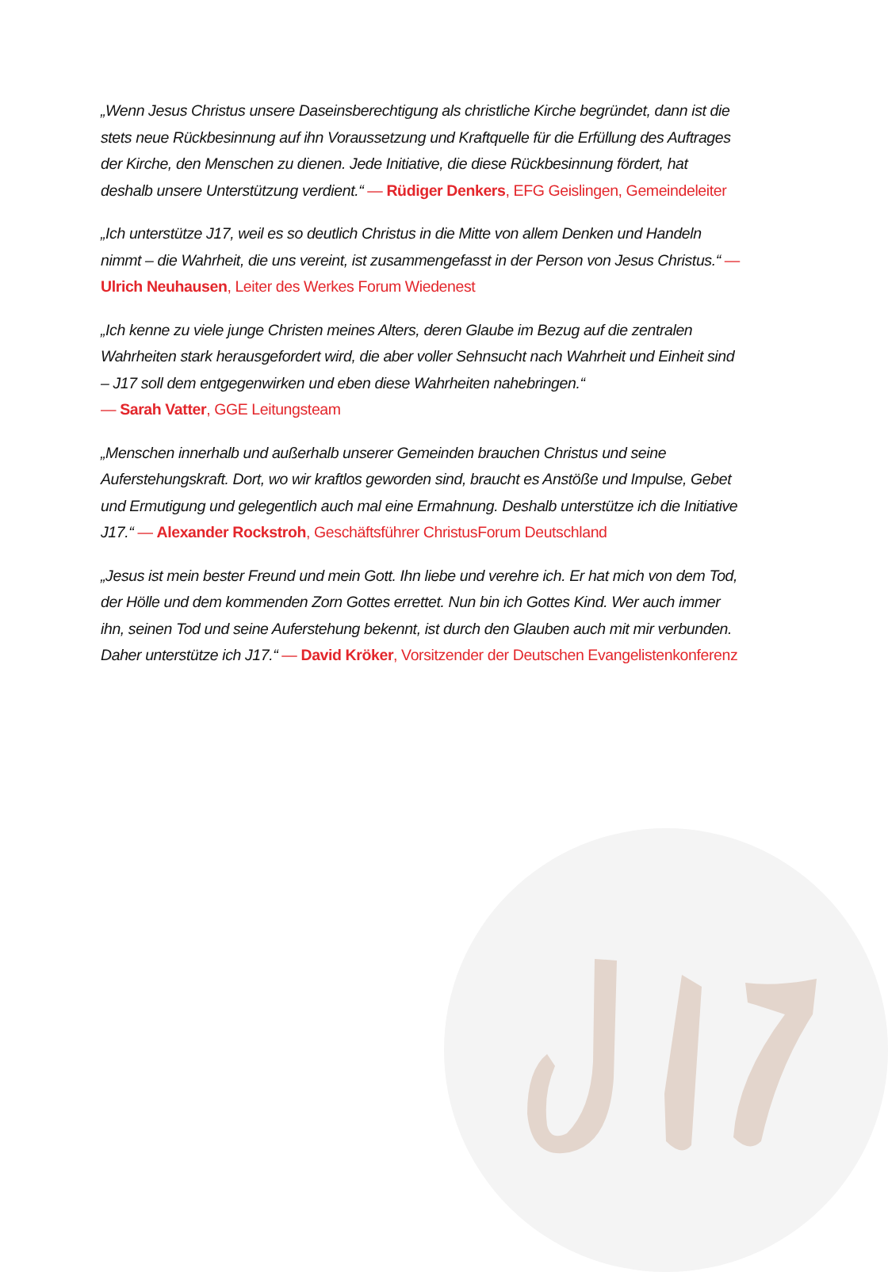„Wenn Jesus Christus unsere Daseinsberechtigung als christliche Kirche begründet, dann ist die stets neue Rückbesinnung auf ihn Voraussetzung und Kraftquelle für die Erfüllung des Auftrages der Kirche, den Menschen zu dienen. Jede Initiative, die diese Rückbesinnung fördert, hat deshalb unsere Unterstützung verdient.“ — Rüdiger Denkers, EFG Geislingen, Gemeindeleiter
„Ich unterstütze J17, weil es so deutlich Christus in die Mitte von allem Denken und Handeln nimmt – die Wahrheit, die uns vereint, ist zusammengefasst in der Person von Jesus Christus.“ — Ulrich Neuhausen, Leiter des Werkes Forum Wiedenest
„Ich kenne zu viele junge Christen meines Alters, deren Glaube im Bezug auf die zentralen Wahrheiten stark herausgefordert wird, die aber voller Sehnsucht nach Wahrheit und Einheit sind – J17 soll dem entgegenwirken und eben diese Wahrheiten nahebringen.“
— Sarah Vatter, GGE Leitungsteam
„Menschen innerhalb und außerhalb unserer Gemeinden brauchen Christus und seine Auferstehungskraft. Dort, wo wir kraftlos geworden sind, braucht es Anstöße und Impulse, Gebet und Ermutigung und gelegentlich auch mal eine Ermahnung. Deshalb unterstütze ich die Initiative J17.“ — Alexander Rockstroh, Geschäftsführer ChristusForum Deutschland
„Jesus ist mein bester Freund und mein Gott. Ihn liebe und verehre ich. Er hat mich von dem Tod, der Hölle und dem kommenden Zorn Gottes errettet. Nun bin ich Gottes Kind. Wer auch immer ihn, seinen Tod und seine Auferstehung bekennt, ist durch den Glauben auch mit mir verbunden. Daher unterstütze ich J17.“ — David Kröker, Vorsitzender der Deutschen Evangelistenkonferenz